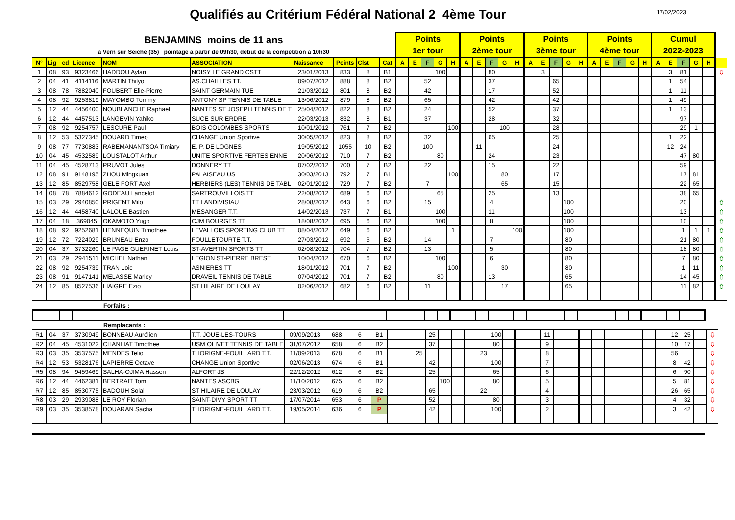Qualifiés au Critérium Fédéral National 2 4ème Tour
17/02/2023
| BENJAMINS moins de 11 ans à Vern sur Seiche (35) pointage à partir de 09h30, début de la compétition à 10h30 | | | | | | | | | | Points 1er tour | | | | | Points 2ème tour | | | | | Points 3ème tour | | | | | Points 4ème tour | | | | | Cumul 2022-2023 | | | | | |
| N° | Lig | cd | Licence | NOM | ASSOCIATION | Naissance | Points | Clst | Cat | A | E | F | G | H | A | E | F | G | H | A | E | F | G | H | A | E | F | G | H | A | E | F | G | H | |
| 1 | 08 | 93 | 9323466 | HADDOU Aylan | NOISY LE GRAND CSTT | 23/01/2013 | 833 | 8 | B1 | | | | 100 | | | | 80 | | | | 3 | | | | | | | | | | 3 | 81 | | | ⇩ |
| 2 | 04 | 41 | 4114116 | MARTIN Thilyo | AS.CHAILLES TT. | 09/07/2012 | 888 | 8 | B2 | | | 52 | | | | | 37 | | | | | 65 | | | | | | | | | 1 | 54 | | | |
| 3 | 08 | 78 | 7882040 | FOUBERT Elie-Pierre | SAINT GERMAIN TUE | 21/03/2012 | 801 | 8 | B2 | | | 42 | | | | | 17 | | | | | 52 | | | | | | | | | 1 | 11 | | | |
| 4 | 08 | 92 | 9253819 | MAYOMBO Tommy | ANTONY SP TENNIS DE TABLE | 13/06/2012 | 879 | 8 | B2 | | | 65 | | | | | 42 | | | | | 42 | | | | | | | | | 1 | 49 | | | |
| 5 | 12 | 44 | 4456400 | NOUBLANCHE Raphael | NANTES ST JOSEPH TENNIS DE T | 25/04/2012 | 822 | 8 | B2 | | | 24 | | | | | 52 | | | | | 37 | | | | | | | | | 1 | 13 | | | |
| 6 | 12 | 44 | 4457513 | LANGEVIN Yahiko | SUCE SUR ERDRE | 22/03/2013 | 832 | 8 | B1 | | | 37 | | | | | 28 | | | | | 32 | | | | | | | | | | 97 | | | |
| 7 | 08 | 92 | 9254757 | LESCURE Paul | BOIS COLOMBES SPORTS | 10/01/2012 | 761 | 7 | B2 | | | | | 100 | | | | 100 | | | | 28 | | | | | | | | | | 29 | 1 | | |
| 8 | 12 | 53 | 5327345 | DOUARD Timeo | CHANGE Union Sportive | 30/05/2012 | 823 | 8 | B2 | | | 32 | | | | | 65 | | | | | 25 | | | | | | | | | 1 | 22 | | | |
| 9 | 08 | 77 | 7730883 | RABEMANANTSOA Timiary | E. P. DE LOGNES | 19/05/2012 | 1055 | 10 | B2 | | | 100 | | | | 11 | | | | | | 24 | | | | | | | | | 12 | 24 | | | |
| 10 | 04 | 45 | 4532589 | LOUSTALOT Arthur | UNITE SPORTIVE FERTESIENNE | 20/06/2012 | 710 | 7 | B2 | | | | 80 | | | | 24 | | | | | 23 | | | | | | | | | | 47 | 80 | | |
| 11 | 04 | 45 | 4528713 | PRUVOT Jules | DONNERY TT | 07/02/2012 | 700 | 7 | B2 | | | 22 | | | | | 15 | | | | | 22 | | | | | | | | | | 59 | | | |
| 12 | 08 | 91 | 9148195 | ZHOU Mingxuan | PALAISEAU US | 30/03/2013 | 792 | 7 | B1 | | | | | 100 | | | | 80 | | | | 17 | | | | | | | | | | 17 | 81 | | |
| 13 | 12 | 85 | 8529758 | GELE FORT Axel | HERBIERS (LES) TENNIS DE TABL | 02/01/2012 | 729 | 7 | B2 | | | 7 | | | | | | 65 | | | | 15 | | | | | | | | | | 22 | 65 | | |
| 14 | 08 | 78 | 7884612 | GODEAU Lancelot | SARTROUVILLOIS TT | 22/08/2012 | 689 | 6 | B2 | | | | 65 | | | | 25 | | | | | 13 | | | | | | | | | | 38 | 65 | | |
| 15 | 03 | 29 | 2940850 | PRIGENT Milo | TT LANDIVISIAU | 28/08/2012 | 643 | 6 | B2 | | | 15 | | | | | 4 | | | | | | 100 | | | | | | | | | 20 | | | ⇧ |
| 16 | 12 | 44 | 4458740 | LALOUE Bastien | MESANGER T.T. | 14/02/2013 | 737 | 7 | B1 | | | | 100 | | | | 11 | | | | | | 100 | | | | | | | | | 13 | | | ⇧ |
| 17 | 04 | 18 | 369045 | OKAMOTO Yugo | CJM BOURGES TT | 18/08/2012 | 695 | 6 | B2 | | | | 100 | | | | 8 | | | | | | 100 | | | | | | | | | 10 | | | ⇧ |
| 18 | 08 | 92 | 9252681 | HENNEQUIN Timothee | LEVALLOIS SPORTING CLUB TT | 08/04/2012 | 649 | 6 | B2 | | | | | 1 | | | | | 100 | | | | 100 | | | | | | | | | 1 | 1 | 1 | ⇧ |
| 19 | 12 | 72 | 7224029 | BRUNEAU Enzo | FOULLETOURTE T.T. | 27/03/2012 | 692 | 6 | B2 | | | 14 | | | | | 7 | | | | | | 80 | | | | | | | | | 21 | 80 | | ⇧ |
| 20 | 04 | 37 | 3732260 | LE PAGE GUERINET Louis | ST-AVERTIN SPORTS TT | 02/08/2012 | 704 | 7 | B2 | | | 13 | | | | | 5 | | | | | | 80 | | | | | | | | | 18 | 80 | | ⇧ |
| 21 | 03 | 29 | 2941511 | MICHEL Nathan | LEGION ST-PIERRE BREST | 10/04/2012 | 670 | 6 | B2 | | | | 100 | | | | 6 | | | | | | 80 | | | | | | | | | 7 | 80 | | ⇧ |
| 22 | 08 | 92 | 9254739 | TRAN Loic | ASNIERES TT | 18/01/2012 | 701 | 7 | B2 | | | | | 100 | | | | 30 | | | | | 80 | | | | | | | | | 1 | 11 | | ⇧ |
| 23 | 08 | 91 | 9147141 | MELASSE Marley | DRAVEIL TENNIS DE TABLE | 07/04/2012 | 701 | 7 | B2 | | | | 80 | | | | 13 | | | | | | 65 | | | | | | | | | 14 | 45 | | ⇧ |
| 24 | 12 | 85 | 8527536 | LIAIGRE Ezio | ST HILAIRE DE LOULAY | 02/06/2012 | 682 | 6 | B2 | | | 11 | | | | | | 17 | | | | | 65 | | | | | | | | | 11 | 82 | | ⇧ |
Forfaits :
Remplacants :
| R1 | 04 | 37 | 3730949 | BONNEAU Aurélien | T.T. JOUE-LES-TOURS | 09/09/2013 | 688 | 6 | B1 | | | | 25 | | | | | 100 | | | | 11 | | | | | | | | | | 12 | 25 | | ⇩ |
| R2 | 04 | 45 | 4531022 | CHANLIAT Timothee | USM OLIVET TENNIS DE TABLE | 31/07/2012 | 658 | 6 | B2 | | | | 37 | | | | | 80 | | | | 9 | | | | | | | | | | 10 | 17 | | ⇩ |
| R3 | 03 | 35 | 3537575 | MENDES Telio | THORIGNE-FOUILLARD T.T. | 11/09/2013 | 678 | 6 | B1 | | | 25 | | | | | 23 | | | | | 8 | | | | | | | | | | 56 | | | ⇩ |
| R4 | 12 | 53 | 5328176 | LAPIERRE Octave | CHANGE Union Sportive | 02/06/2013 | 674 | 6 | B1 | | | | 42 | | | | | 100 | | | | 7 | | | | | | | | | | 8 | 42 | | ⇩ |
| R5 | 08 | 94 | 9459469 | SALHA-OJIMA Hassen | ALFORT JS | 22/12/2012 | 612 | 6 | B2 | | | | 25 | | | | | 65 | | | | 6 | | | | | | | | | | 6 | 90 | | ⇩ |
| R6 | 12 | 44 | 4462381 | BERTRAIT Tom | NANTES ASCBG | 11/10/2012 | 675 | 6 | B2 | | | | | 100 | | | | 80 | | | | 5 | | | | | | | | | | 5 | 81 | | ⇩ |
| R7 | 12 | 85 | 8530775 | BADOUH Solal | ST HILAIRE DE LOULAY | 23/03/2012 | 619 | 6 | B2 | | | | 65 | | | | 22 | | | | | 4 | | | | | | | | | | 26 | 65 | | ⇩ |
| R8 | 03 | 29 | 2939088 | LE ROY Florian | SAINT-DIVY SPORT TT | 17/07/2014 | 653 | 6 | P | | | | 52 | | | | | 80 | | | | 3 | | | | | | | | | | 4 | 32 | | ⇩ |
| R9 | 03 | 35 | 3538578 | DOUARAN Sacha | THORIGNE-FOUILLARD T.T. | 19/05/2014 | 636 | 6 | P | | | | 42 | | | | | 100 | | | | 2 | | | | | | | | | | 3 | 42 | | ⇩ |